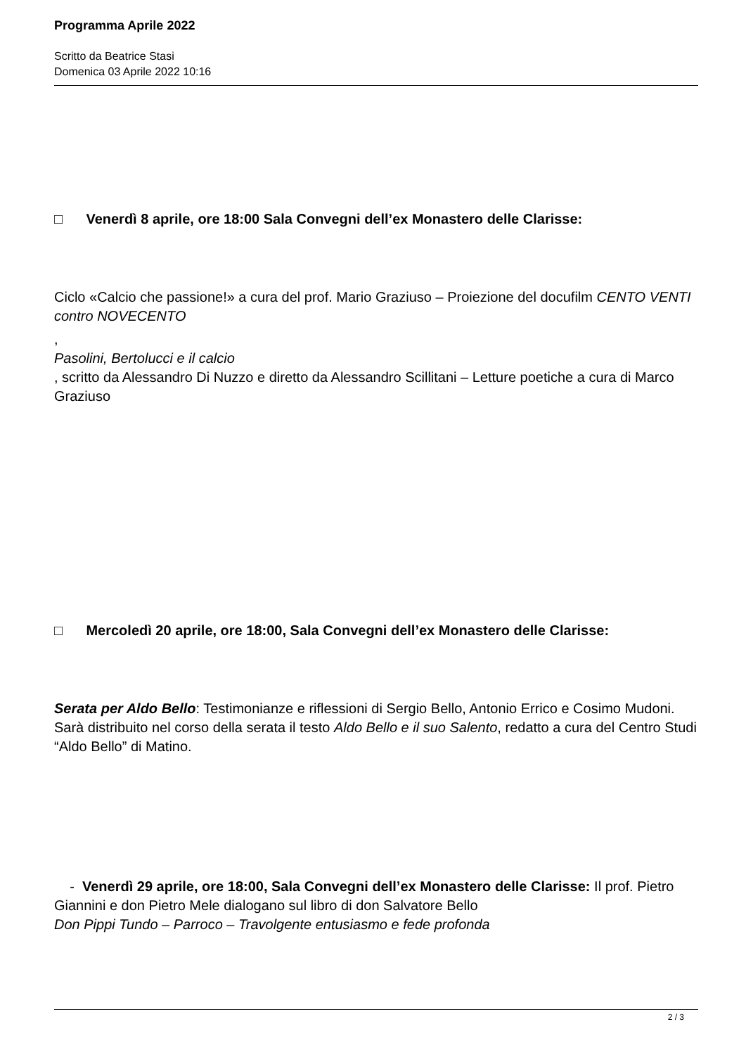Programma Aprile 2022
Scritto da Beatrice Stasi
Domenica 03 Aprile 2022 10:16
□ Venerdì 8 aprile, ore 18:00 Sala Convegni dell’ex Monastero delle Clarisse:
Ciclo «Calcio che passione!» a cura del prof. Mario Graziuso – Proiezione del docufilm CENTO VENTI contro NOVECENTO
,
Pasolini, Bertolucci e il calcio
, scritto da Alessandro Di Nuzzo e diretto da Alessandro Scillitani – Letture poetiche a cura di Marco Graziuso
□ Mercoledì 20 aprile, ore 18:00, Sala Convegni dell’ex Monastero delle Clarisse:
Serata per Aldo Bello: Testimonianze e riflessioni di Sergio Bello, Antonio Errico e Cosimo Mudoni. Sarà distribuito nel corso della serata il testo Aldo Bello e il suo Salento, redatto a cura del Centro Studi “Aldo Bello” di Matino.
- Venerdì 29 aprile, ore 18:00, Sala Convegni dell’ex Monastero delle Clarisse: Il prof. Pietro Giannini e don Pietro Mele dialogano sul libro di don Salvatore Bello
Don Pippi Tundo – Parroco – Travolgente entusiasmo e fede profonda
2 / 3